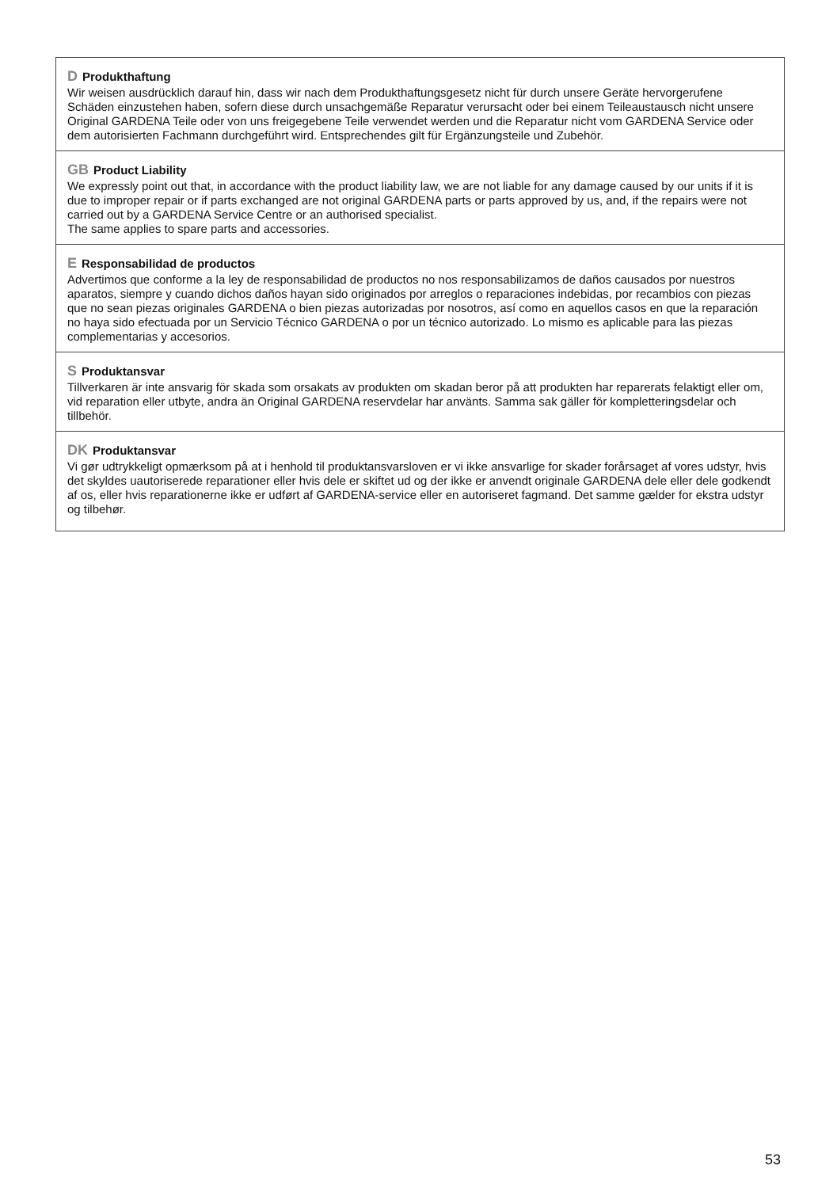D Produkthaftung
Wir weisen ausdrücklich darauf hin, dass wir nach dem Produkthaftungsgesetz nicht für durch unsere Geräte hervorgerufene Schäden einzustehen haben, sofern diese durch unsachgemäße Reparatur verursacht oder bei einem Teileaustausch nicht unsere Original GARDENA Teile oder von uns freigegebene Teile verwendet werden und die Reparatur nicht vom GARDENA Service oder dem autorisierten Fachmann durchgeführt wird. Entsprechendes gilt für Ergänzungsteile und Zubehör.
GB Product Liability
We expressly point out that, in accordance with the product liability law, we are not liable for any damage caused by our units if it is due to improper repair or if parts exchanged are not original GARDENA parts or parts approved by us, and, if the repairs were not carried out by a GARDENA Service Centre or an authorised specialist.
The same applies to spare parts and accessories.
E Responsabilidad de productos
Advertimos que conforme a la ley de responsabilidad de productos no nos responsabilizamos de daños causados por nuestros aparatos, siempre y cuando dichos daños hayan sido originados por arreglos o reparaciones indebidas, por recambios con piezas que no sean piezas originales GARDENA o bien piezas autorizadas por nosotros, así como en aquellos casos en que la reparación no haya sido efectuada por un Servicio Técnico GARDENA o por un técnico autorizado. Lo mismo es aplicable para las piezas complementarias y accesorios.
S Produktansvar
Tillverkaren är inte ansvarig för skada som orsakats av produkten om skadan beror på att produkten har reparerats felaktigt eller om, vid reparation eller utbyte, andra än Original GARDENA reservdelar har använts. Samma sak gäller för kompletteringsdelar och tillbehör.
DK Produktansvar
Vi gør udtrykkeligt opmærksom på at i henhold til produktansvarsloven er vi ikke ansvarlige for skader forårsaget af vores udstyr, hvis det skyldes uautoriserede reparationer eller hvis dele er skiftet ud og der ikke er anvendt originale GARDENA dele eller dele godkendt af os, eller hvis reparationerne ikke er udført af GARDENA-service eller en autoriseret fagmand. Det samme gælder for ekstra udstyr og tilbehør.
53